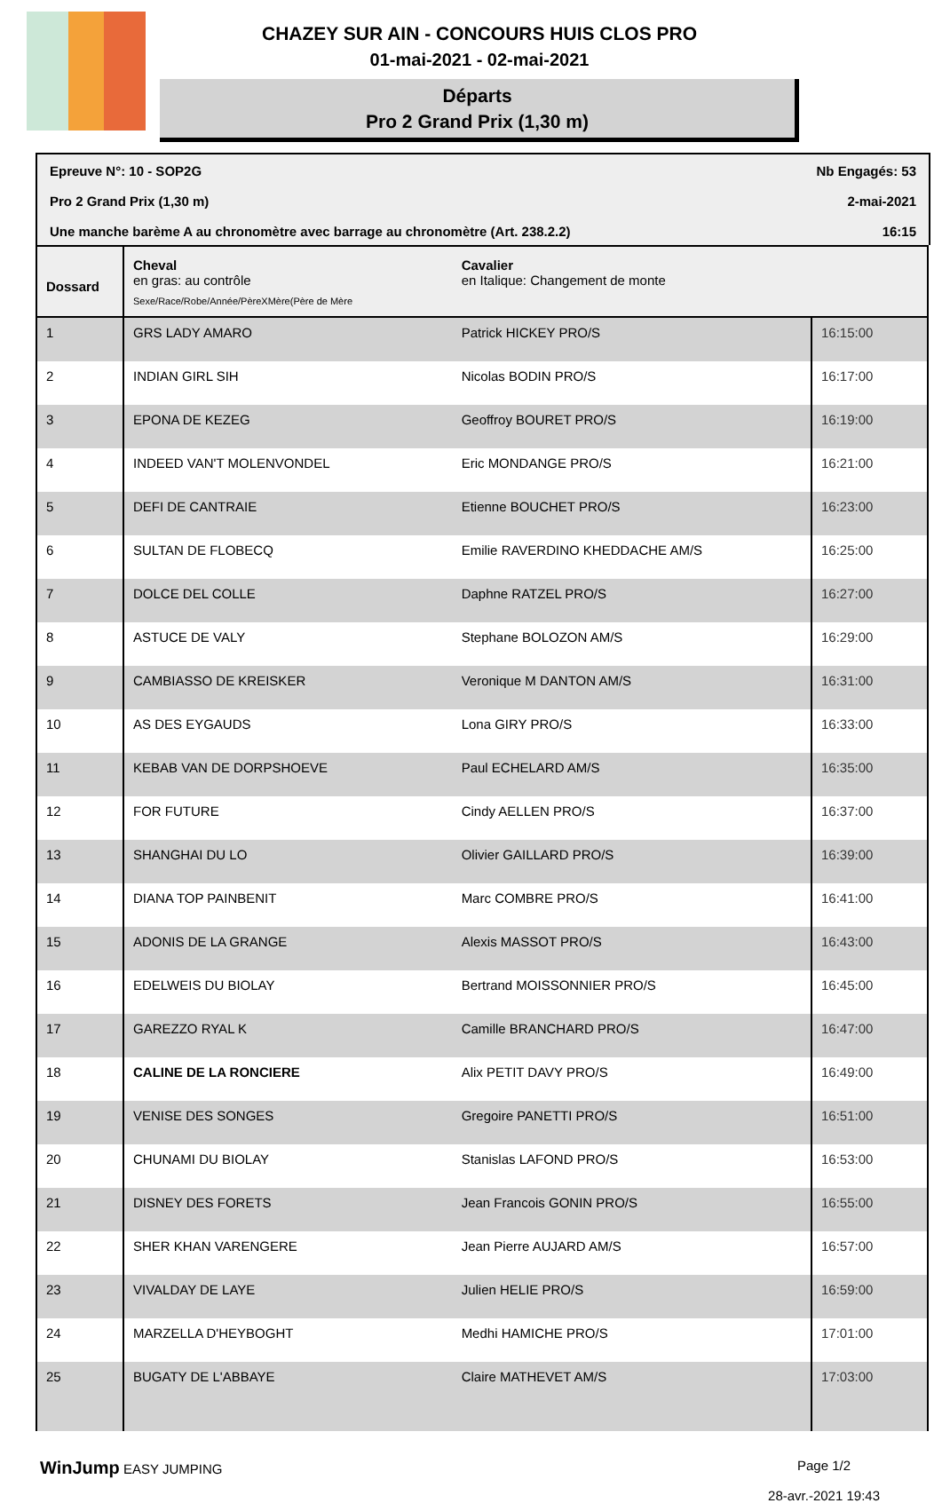CHAZEY SUR AIN - CONCOURS HUIS CLOS PRO
01-mai-2021 - 02-mai-2021
Départs
Pro 2 Grand Prix (1,30 m)
Epreuve N°: 10 - SOP2G Nb Engagés: 53
Pro 2 Grand Prix (1,30 m) 2-mai-2021
Une manche barème A au chronomètre avec barrage au chronomètre (Art. 238.2.2) 16:15
| Dossard | Cheval en gras: au contrôle Sexe/Race/Robe/Année/PèreXMère(Père de Mère | Cavalier en Italique: Changement de monte | |
| --- | --- | --- | --- |
| 1 | GRS LADY AMARO | Patrick HICKEY PRO/S | 16:15:00 |
| 2 | INDIAN GIRL SIH | Nicolas BODIN PRO/S | 16:17:00 |
| 3 | EPONA DE KEZEG | Geoffroy BOURET PRO/S | 16:19:00 |
| 4 | INDEED VAN'T MOLENVONDEL | Eric MONDANGE PRO/S | 16:21:00 |
| 5 | DEFI DE CANTRAIE | Etienne BOUCHET PRO/S | 16:23:00 |
| 6 | SULTAN DE FLOBECQ | Emilie RAVERDINO KHEDDACHE AM/S | 16:25:00 |
| 7 | DOLCE DEL COLLE | Daphne RATZEL PRO/S | 16:27:00 |
| 8 | ASTUCE DE VALY | Stephane BOLOZON AM/S | 16:29:00 |
| 9 | CAMBIASSO DE KREISKER | Veronique M DANTON AM/S | 16:31:00 |
| 10 | AS DES EYGAUDS | Lona GIRY PRO/S | 16:33:00 |
| 11 | KEBAB VAN DE DORPSHOEVE | Paul ECHELARD AM/S | 16:35:00 |
| 12 | FOR FUTURE | Cindy AELLEN PRO/S | 16:37:00 |
| 13 | SHANGHAI DU LO | Olivier GAILLARD PRO/S | 16:39:00 |
| 14 | DIANA TOP PAINBENIT | Marc COMBRE PRO/S | 16:41:00 |
| 15 | ADONIS DE LA GRANGE | Alexis MASSOT PRO/S | 16:43:00 |
| 16 | EDELWEIS DU BIOLAY | Bertrand MOISSONNIER PRO/S | 16:45:00 |
| 17 | GAREZZO RYAL K | Camille BRANCHARD PRO/S | 16:47:00 |
| 18 | CALINE DE LA RONCIERE | Alix PETIT DAVY PRO/S | 16:49:00 |
| 19 | VENISE DES SONGES | Gregoire PANETTI PRO/S | 16:51:00 |
| 20 | CHUNAMI DU BIOLAY | Stanislas LAFOND PRO/S | 16:53:00 |
| 21 | DISNEY DES FORETS | Jean Francois GONIN PRO/S | 16:55:00 |
| 22 | SHER KHAN VARENGERE | Jean Pierre AUJARD AM/S | 16:57:00 |
| 23 | VIVALDAY DE LAYE | Julien HELIE PRO/S | 16:59:00 |
| 24 | MARZELLA D'HEYBOGHT | Medhi HAMICHE PRO/S | 17:01:00 |
| 25 | BUGATY DE L'ABBAYE | Claire MATHEVET AM/S | 17:03:00 |
WinJump EASY JUMPING Page 1/2
28-avr.-2021 19:43